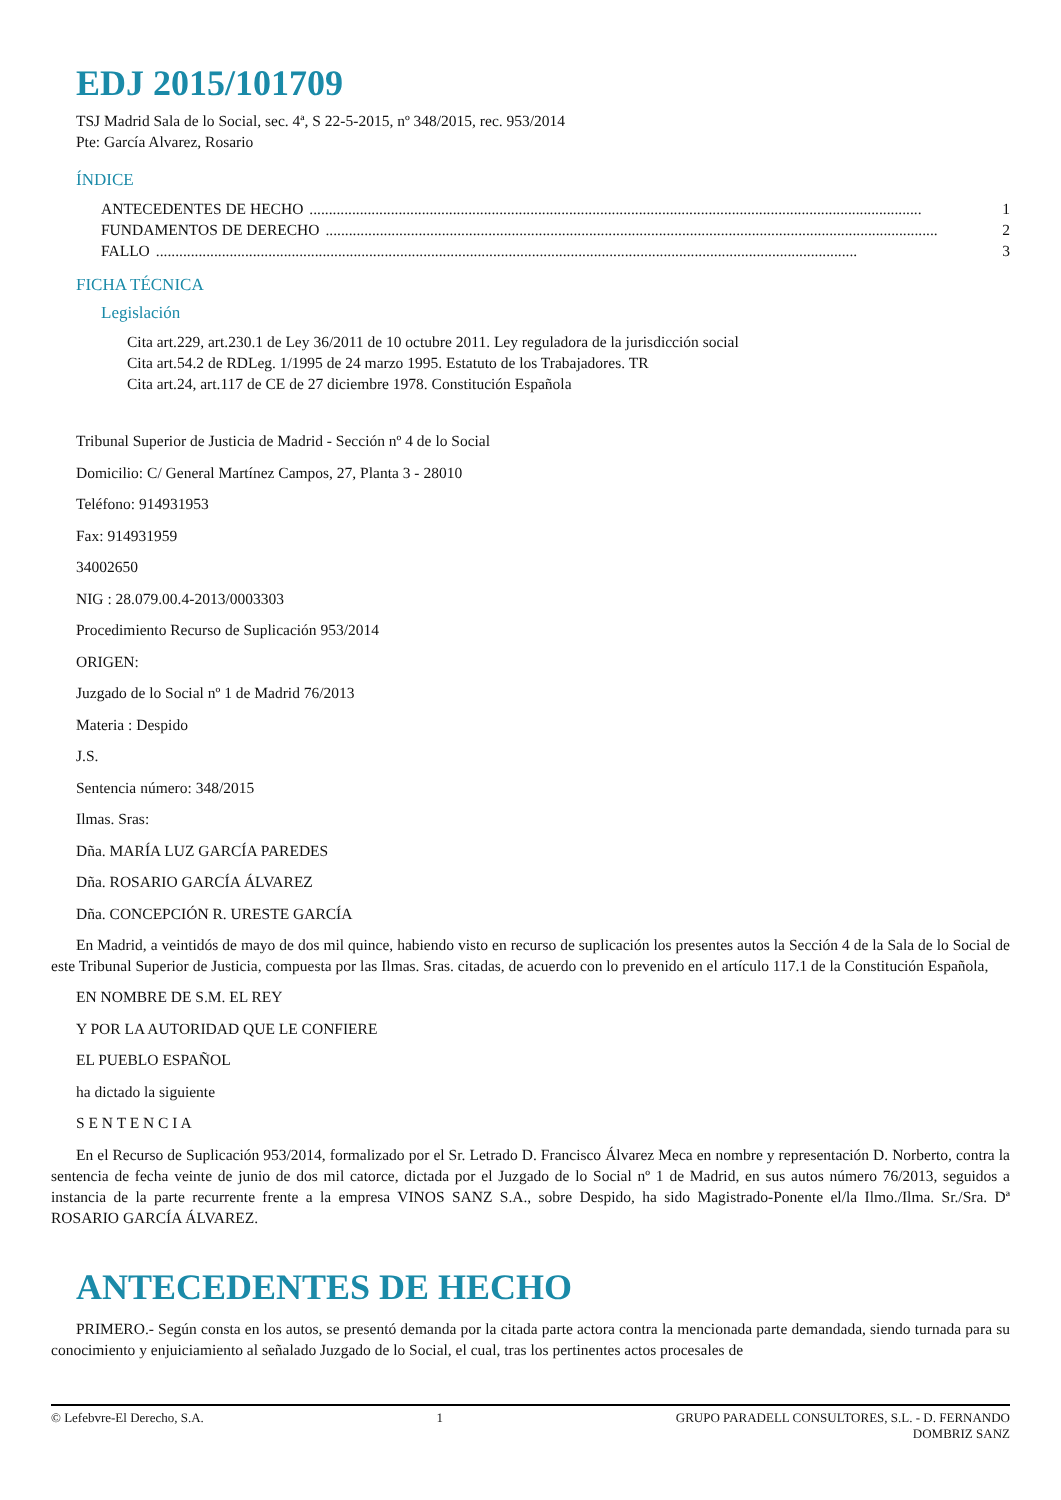EDJ 2015/101709
TSJ Madrid Sala de lo Social, sec. 4ª, S 22-5-2015, nº 348/2015, rec. 953/2014
Pte: García Alvarez, Rosario
ÍNDICE
ANTECEDENTES DE HECHO.............................................................................................................................................................. 1
FUNDAMENTOS DE DERECHO.............................................................................................................................................................. 2
FALLO..................................................................................................................................................................................... 3
FICHA TÉCNICA
Legislación
Cita art.229, art.230.1 de Ley 36/2011 de 10 octubre 2011. Ley reguladora de la jurisdicción social
Cita art.54.2 de RDLeg. 1/1995 de 24 marzo 1995. Estatuto de los Trabajadores. TR
Cita art.24, art.117 de CE de 27 diciembre 1978. Constitución Española
Tribunal Superior de Justicia de Madrid - Sección nº 4 de lo Social
Domicilio: C/ General Martínez Campos, 27, Planta 3 - 28010
Teléfono: 914931953
Fax: 914931959
34002650
NIG : 28.079.00.4-2013/0003303
Procedimiento Recurso de Suplicación 953/2014
ORIGEN:
Juzgado de lo Social nº 1 de Madrid 76/2013
Materia : Despido
J.S.
Sentencia número: 348/2015
Ilmas. Sras:
Dña. MARÍA LUZ GARCÍA PAREDES
Dña. ROSARIO GARCÍA ÁLVAREZ
Dña. CONCEPCIÓN R. URESTE GARCÍA
En Madrid, a veintidós de mayo de dos mil quince, habiendo visto en recurso de suplicación los presentes autos la Sección 4 de la Sala de lo Social de este Tribunal Superior de Justicia, compuesta por las Ilmas. Sras. citadas, de acuerdo con lo prevenido en el artículo 117.1 de la Constitución Española,
EN NOMBRE DE S.M. EL REY
Y POR LA AUTORIDAD QUE LE CONFIERE
EL PUEBLO ESPAÑOL
ha dictado la siguiente
S E N T E N C I A
En el Recurso de Suplicación 953/2014, formalizado por el Sr. Letrado D. Francisco Álvarez Meca en nombre y representación D. Norberto, contra la sentencia de fecha veinte de junio de dos mil catorce, dictada por el Juzgado de lo Social nº 1 de Madrid, en sus autos número 76/2013, seguidos a instancia de la parte recurrente frente a la empresa VINOS SANZ S.A., sobre Despido, ha sido Magistrado-Ponente el/la Ilmo./Ilma. Sr./Sra. Dª ROSARIO GARCÍA ÁLVAREZ.
ANTECEDENTES DE HECHO
PRIMERO.- Según consta en los autos, se presentó demanda por la citada parte actora contra la mencionada parte demandada, siendo turnada para su conocimiento y enjuiciamiento al señalado Juzgado de lo Social, el cual, tras los pertinentes actos procesales de
© Lefebvre-El Derecho, S.A. 1 GRUPO PARADELL CONSULTORES, S.L. - D. FERNANDO
DOMBRIZ SANZ